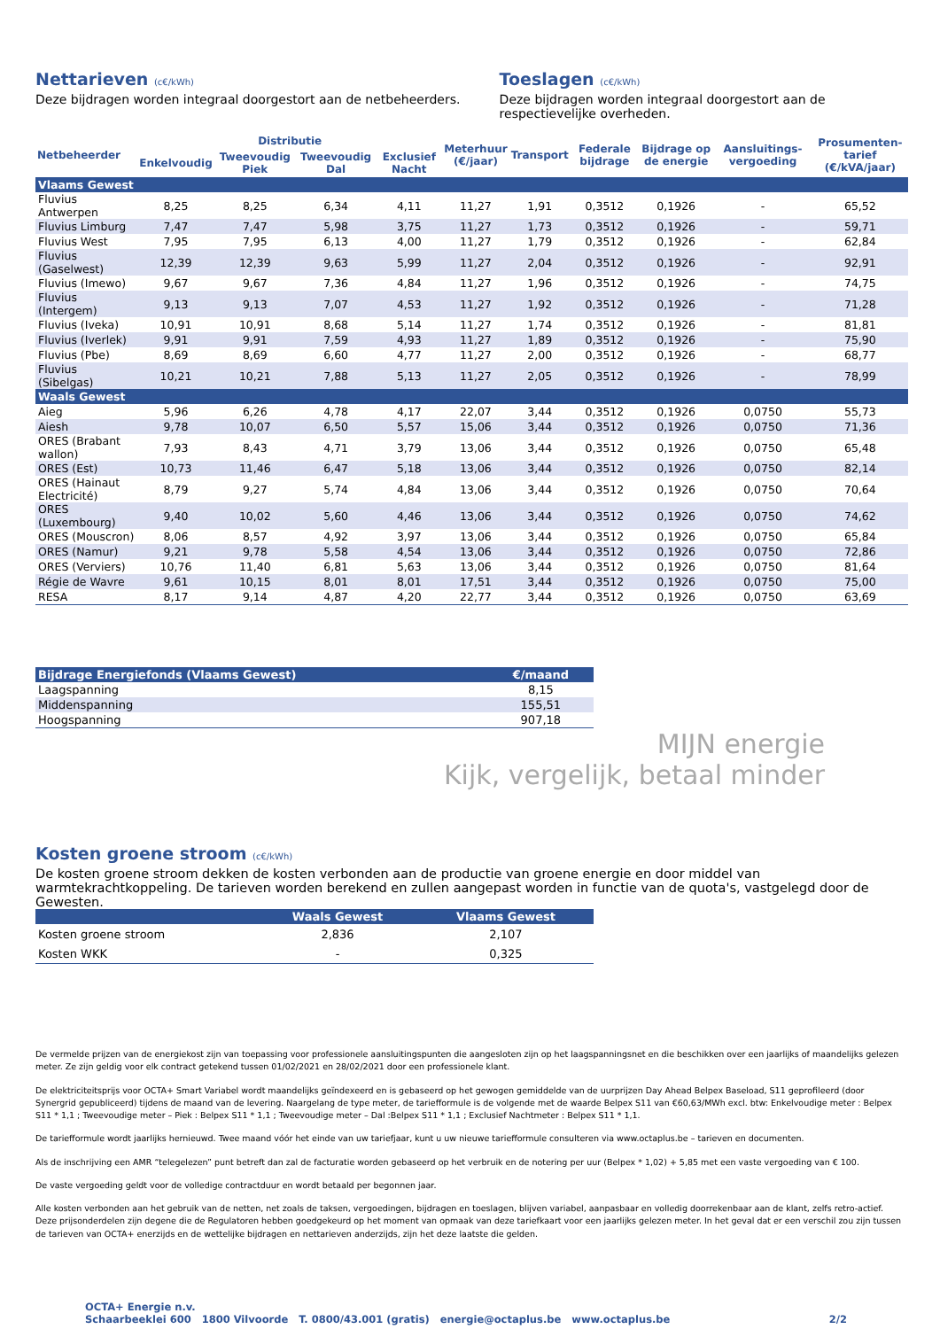Nettarieven (c€/kWh)
Deze bijdragen worden integraal doorgestort aan de netbeheerders.
Toeslagen (c€/kWh)
Deze bijdragen worden integraal doorgestort aan de respectievelijke overheden.
| Netbeheerder | Distributie | | | | Meterhuur (€/jaar) | Transport | Federale bijdrage | Bijdrage op de energie | Aansluitings-vergoeding | Prosumenten-tarief (€/kVA/jaar) |
| --- | --- | --- | --- | --- | --- | --- | --- | --- | --- | --- |
| | Enkelvoudig | Tweevoudig Piek | Tweevoudig Dal | Exclusief Nacht | | | | | | |
| Vlaams Gewest | | | | | | | | | | |
| Fluvius Antwerpen | 8,25 | 8,25 | 6,34 | 4,11 | 11,27 | 1,91 | 0,3512 | 0,1926 | - | 65,52 |
| Fluvius Limburg | 7,47 | 7,47 | 5,98 | 3,75 | 11,27 | 1,73 | 0,3512 | 0,1926 | - | 59,71 |
| Fluvius West | 7,95 | 7,95 | 6,13 | 4,00 | 11,27 | 1,79 | 0,3512 | 0,1926 | - | 62,84 |
| Fluvius (Gaselwest) | 12,39 | 12,39 | 9,63 | 5,99 | 11,27 | 2,04 | 0,3512 | 0,1926 | - | 92,91 |
| Fluvius (Imewo) | 9,67 | 9,67 | 7,36 | 4,84 | 11,27 | 1,96 | 0,3512 | 0,1926 | - | 74,75 |
| Fluvius (Intergem) | 9,13 | 9,13 | 7,07 | 4,53 | 11,27 | 1,92 | 0,3512 | 0,1926 | - | 71,28 |
| Fluvius (Iveka) | 10,91 | 10,91 | 8,68 | 5,14 | 11,27 | 1,74 | 0,3512 | 0,1926 | - | 81,81 |
| Fluvius (Iverlek) | 9,91 | 9,91 | 7,59 | 4,93 | 11,27 | 1,89 | 0,3512 | 0,1926 | - | 75,90 |
| Fluvius (Pbe) | 8,69 | 8,69 | 6,60 | 4,77 | 11,27 | 2,00 | 0,3512 | 0,1926 | - | 68,77 |
| Fluvius (Sibelgas) | 10,21 | 10,21 | 7,88 | 5,13 | 11,27 | 2,05 | 0,3512 | 0,1926 | - | 78,99 |
| Waals Gewest | | | | | | | | | | |
| Aieg | 5,96 | 6,26 | 4,78 | 4,17 | 22,07 | 3,44 | 0,3512 | 0,1926 | 0,0750 | 55,73 |
| Aiesh | 9,78 | 10,07 | 6,50 | 5,57 | 15,06 | 3,44 | 0,3512 | 0,1926 | 0,0750 | 71,36 |
| ORES (Brabant wallon) | 7,93 | 8,43 | 4,71 | 3,79 | 13,06 | 3,44 | 0,3512 | 0,1926 | 0,0750 | 65,48 |
| ORES (Est) | 10,73 | 11,46 | 6,47 | 5,18 | 13,06 | 3,44 | 0,3512 | 0,1926 | 0,0750 | 82,14 |
| ORES (Hainaut Electricité) | 8,79 | 9,27 | 5,74 | 4,84 | 13,06 | 3,44 | 0,3512 | 0,1926 | 0,0750 | 70,64 |
| ORES (Luxembourg) | 9,40 | 10,02 | 5,60 | 4,46 | 13,06 | 3,44 | 0,3512 | 0,1926 | 0,0750 | 74,62 |
| ORES (Mouscron) | 8,06 | 8,57 | 4,92 | 3,97 | 13,06 | 3,44 | 0,3512 | 0,1926 | 0,0750 | 65,84 |
| ORES (Namur) | 9,21 | 9,78 | 5,58 | 4,54 | 13,06 | 3,44 | 0,3512 | 0,1926 | 0,0750 | 72,86 |
| ORES (Verviers) | 10,76 | 11,40 | 6,81 | 5,63 | 13,06 | 3,44 | 0,3512 | 0,1926 | 0,0750 | 81,64 |
| Régie de Wavre | 9,61 | 10,15 | 8,01 | 8,01 | 17,51 | 3,44 | 0,3512 | 0,1926 | 0,0750 | 75,00 |
| RESA | 8,17 | 9,14 | 4,87 | 4,20 | 22,77 | 3,44 | 0,3512 | 0,1926 | 0,0750 | 63,69 |
| Bijdrage Energiefonds (Vlaams Gewest) | €/maand |
| Laagspanning | 8,15 |
| Middenspanning | 155,51 |
| Hoogspanning | 907,18 |
MIJN energie
Kijk, vergelijk, betaal minder
Kosten groene stroom (c€/kWh)
De kosten groene stroom dekken de kosten verbonden aan de productie van groene energie en door middel van warmtekrachtkoppeling. De tarieven worden berekend en zullen aangepast worden in functie van de quota's, vastgelegd door de Gewesten.
| | Waals Gewest | Vlaams Gewest |
| Kosten groene stroom | 2,836 | 2,107 |
| Kosten WKK | - | 0,325 |
De vermelde prijzen van de energiekost zijn van toepassing voor professionele aansluitingspunten die aangesloten zijn op het laagspanningsnet en die beschikken over een jaarlijks of maandelijks gelezen meter. Ze zijn geldig voor elk contract getekend tussen 01/02/2021 en 28/02/2021 door een professionele klant.
De elektriciteitsprijs voor OCTA+ Smart Variabel wordt maandelijks geïndexeerd en is gebaseerd op het gewogen gemiddelde van de uurprijzen Day Ahead Belpex Baseload, S11 geprofileerd (door Synergrid gepubliceerd) tijdens de maand van de levering. Naargelang de type meter, de tariefformule is de volgende met de waarde Belpex S11 van €60,63/MWh excl. btw: Enkelvoudige meter : Belpex S11 * 1,1 ; Tweevoudige meter – Piek : Belpex S11 * 1,1 ; Tweevoudige meter – Dal :Belpex S11 * 1,1 ; Exclusief Nachtmeter : Belpex S11 * 1,1.
De tariefformule wordt jaarlijks hernieuwd. Twee maand vóór het einde van uw tariefjaar, kunt u uw nieuwe tariefformule consulteren via www.octaplus.be – tarieven en documenten.
Als de inschrijving een AMR “telegelezen” punt betreft dan zal de facturatie worden gebaseerd op het verbruik en de notering per uur (Belpex * 1,02) + 5,85 met een vaste vergoeding van € 100.
De vaste vergoeding geldt voor de volledige contractduur en wordt betaald per begonnen jaar.
Alle kosten verbonden aan het gebruik van de netten, net zoals de taksen, vergoedingen, bijdragen en toeslagen, blijven variabel, aanpasbaar en volledig doorrekenbaar aan de klant, zelfs retro-actief. Deze prijsonderdelen zijn degene die de Regulatoren hebben goedgekeurd op het moment van opmaak van deze tariefkaart voor een jaarlijks gelezen meter. In het geval dat er een verschil zou zijn tussen de tarieven van OCTA+ enerzijds en de wettelijke bijdragen en nettarieven anderzijds, zijn het deze laatste die gelden.
OCTA+ Energie n.v.
Schaarbeeklei 600 1800 Vilvoorde T. 0800/43.001 (gratis) energie@octaplus.be www.octaplus.be
2/2